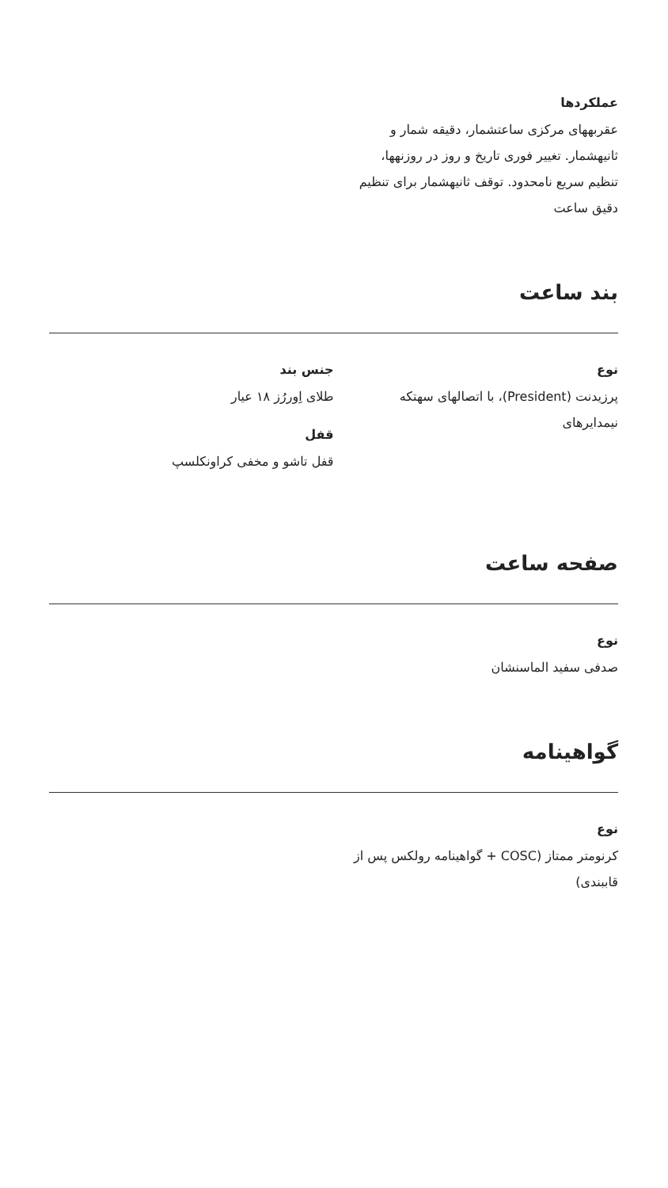عملکردها
عقربههای مرکزی ساعتشمار، دقیقه شمار و ثانیهشمار. تغییر فوری تاریخ و روز در روزنهها، تنظیم سریع نامحدود. توقف ثانیهشمار برای تنظیم دقیق ساعت
بند ساعت
نوع
پرزیدنت (President)، با اتصالهای سهتکه نیمدایرهای
جنس بند
طلای اِوررُز ۱۸ عیار
قفل
قفل تاشو و مخفی کراونکلسپ
صفحه ساعت
نوع
صدفی سفید الماسنشان
گواهینامه
نوع
کرنومتر ممتاز (COSC + گواهینامه رولکس پس از قاببندی)